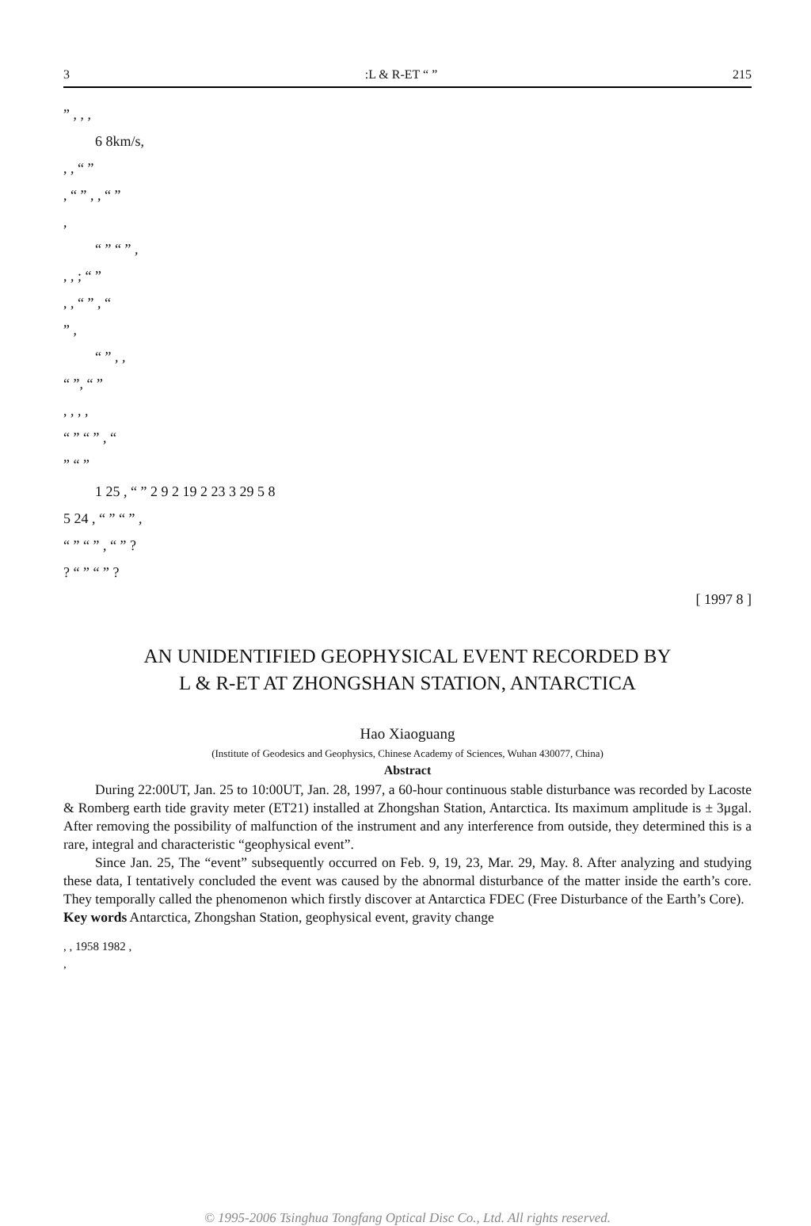3:L & R-ET “ ” 215
” , , ,
6 8km/s,
, , “ ”
, “ ” , , “ ”
,
“ ” “ ” ,
, , ; “ ”
, , “ ” , “
” ,
“ ” , ,
“ ”, “ ”
, , , ,
“ ” “ ” , “
” “ ”
1 25 , “ ” 2 9 2 19 2 23 3 29 5 8
5 24 , “ ” “ ” ,
“ ” “ ” , “ ” ?
? “ ” “ ” ?
[ 1997 8 ]
AN UNIDENTIFIED GEOPHYSICAL EVENT RECORDED BY
L & R-ET AT ZHONGSHAN STATION, ANTARCTICA
Hao Xiaoguang
(Institute of Geodesics and Geophysics, Chinese Academy of Sciences, Wuhan 430077, China)
Abstract
During 22:00UT, Jan. 25 to 10:00UT, Jan. 28, 1997, a 60-hour continuous stable disturbance was recorded by Lacoste & Romberg earth tide gravity meter (ET21) installed at Zhongshan Station, Antarctica. Its maximum amplitude is ± 3μgal. After removing the possibility of malfunction of the instrument and any interference from outside, they determined this is a rare, integral and characteristic “geophysical event”.
Since Jan. 25, The “event” subsequently occurred on Feb. 9, 19, 23, Mar. 29, May. 8. After analyzing and studying these data, I tentatively concluded the event was caused by the abnormal disturbance of the matter inside the earth’s core. They temporally called the phenomenon which firstly discover at Antarctica FDEC (Free Disturbance of the Earth’s Core).
Key words Antarctica, Zhongshan Station, geophysical event, gravity change
, , 1958 1982 ,
,
© 1995-2006 Tsinghua Tongfang Optical Disc Co., Ltd. All rights reserved.